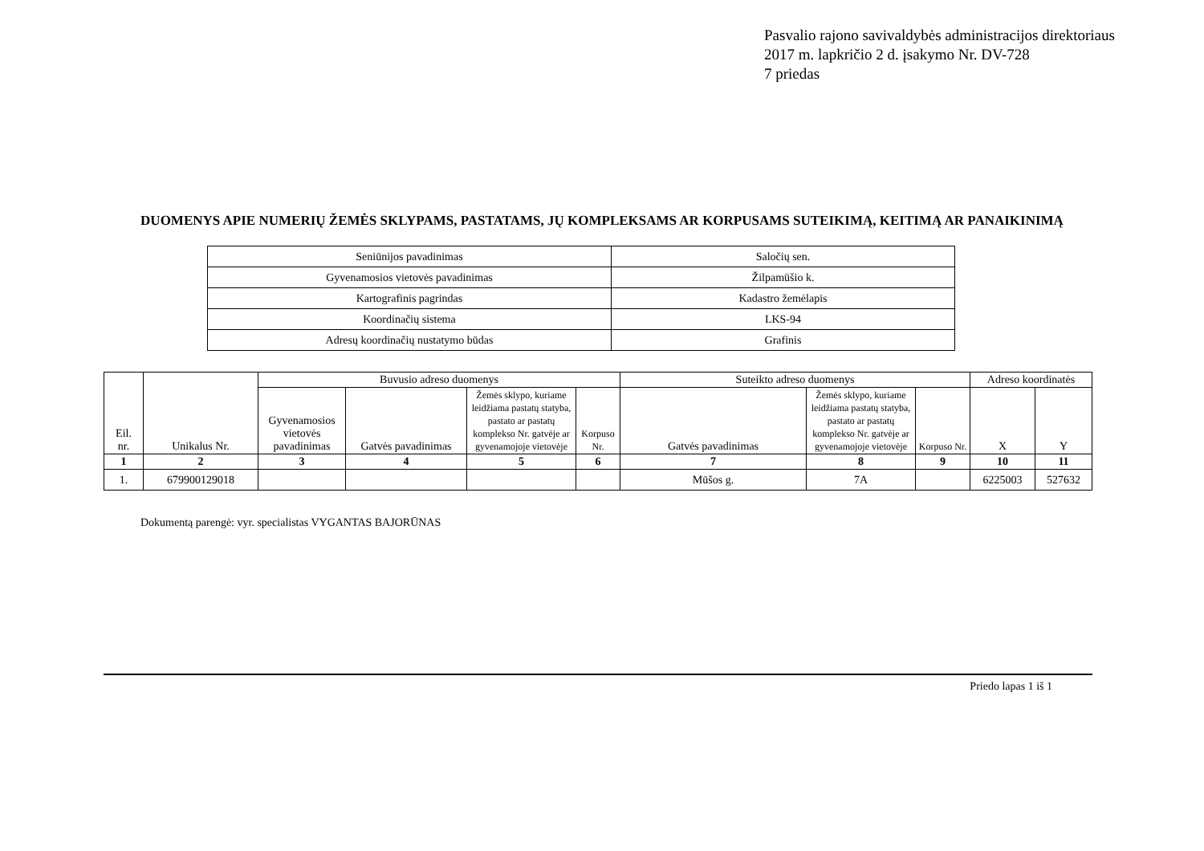Pasvalio rajono savivaldybės administracijos direktoriaus
2017 m. lapkričio 2 d. įsakymo Nr. DV-728
7 priedas
DUOMENYS APIE NUMERIŲ ŽEMĖS SKLYPAMS, PASTATAMS, JŲ KOMPLEKSAMS AR KORPUSAMS SUTEIKIMĄ, KEITIMĄ AR PANAIKINIMĄ
| Seniūnijos pavadinimas | Saločių sen. |
| Gyvenamosios vietovės pavadinimas | Žilpamūšio k. |
| Kartografinis pagrindas | Kadastro žemėlapis |
| Koordinačių sistema | LKS-94 |
| Adresų koordinačių nustatymo būdas | Grafinis |
| Eil. nr. | Unikalus Nr. | Buvusio adreso duomenys | | | | Suteikto adreso duomenys | | | Adreso koordinatės | |
| --- | --- | --- | --- | --- | --- | --- | --- | --- | --- | --- |
| | | Gyvenamosios vietovės pavadinimas | Gatvės pavadinimas | Žemės sklypo, kuriame leidžiama pastatų statyba, pastato ar pastatų komplekso Nr. gatvėje ar gyvenamojoje vietovėje | Korpuso Nr. | Gatvės pavadinimas | Žemės sklypo, kuriame leidžiama pastatų statyba, pastato ar pastatų komplekso Nr. gatvėje ar gyvenamojoje vietovėje | Korpuso Nr. | X | Y |
| 1 | 2 | 3 | 4 | 5 | 6 | 7 | 8 | 9 | 10 | 11 |
| 1. | 679900129018 | | | | | Mūšos g. | 7A | | 6225003 | 527632 |
Dokumentą parengė: vyr. specialistas VYGANTAS BAJORŪNAS
Priedo lapas 1 iš 1